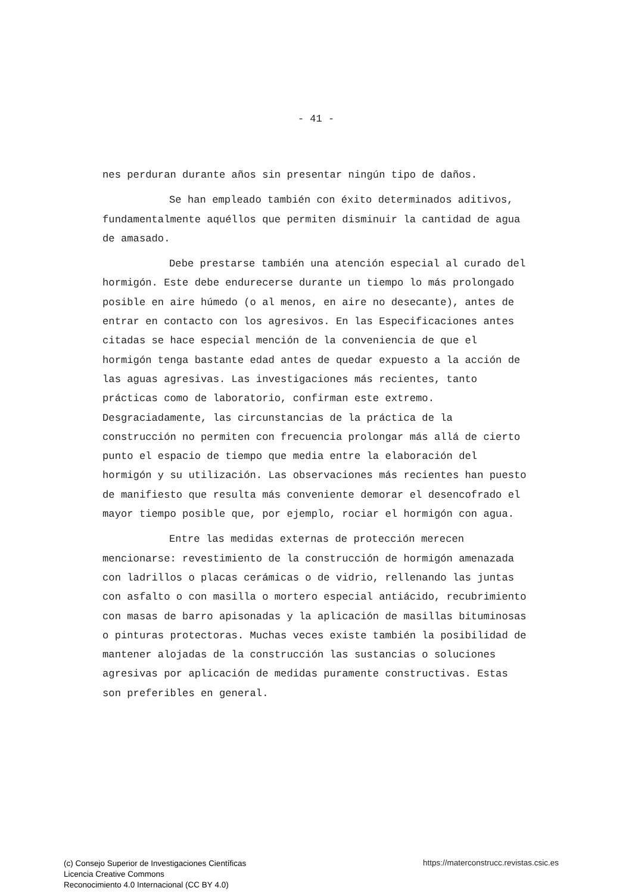- 41 -
nes perduran durante años sin presentar ningún tipo de daños.
Se han empleado también con éxito determinados aditivos, fundamentalmente aquéllos que permiten disminuir la cantidad de agua de amasado.
Debe prestarse también una atención especial al curado del hormigón. Este debe endurecerse durante un tiempo lo más prolongado posible en aire húmedo (o al menos, en aire no desecante), antes de entrar en contacto con los agresivos. En las Especificaciones antes citadas se hace especial mención de la conveniencia de que el hormigón tenga bastante edad antes de quedar expuesto a la acción de las aguas agresivas. Las investigaciones más recientes, tanto prácticas como de laboratorio, confirman este extremo. Desgraciadamente, las circunstancias de la práctica de la construcción no permiten con frecuencia prolongar más allá de cierto punto el espacio de tiempo que media entre la elaboración del hormigón y su utilización. Las observaciones más recientes han puesto de manifiesto que resulta más conveniente demorar el desencofrado el mayor tiempo posible que, por ejemplo, rociar el hormigón con agua.
Entre las medidas externas de protección merecen mencionarse: revestimiento de la construcción de hormigón amenazada con ladrillos o placas cerámicas o de vidrio, rellenando las juntas con asfalto o con masilla o mortero especial antiácido, recubrimiento con masas de barro apisonadas y la aplicación de masillas bituminosas o pinturas protectoras. Muchas veces existe también la posibilidad de mantener alojadas de la construcción las sustancias o soluciones agresivas por aplicación de medidas puramente constructivas. Estas son preferibles en general.
(c) Consejo Superior de Investigaciones Científicas
Licencia Creative Commons
Reconocimiento 4.0 Internacional (CC BY 4.0)
https://materconstrucc.revistas.csic.es